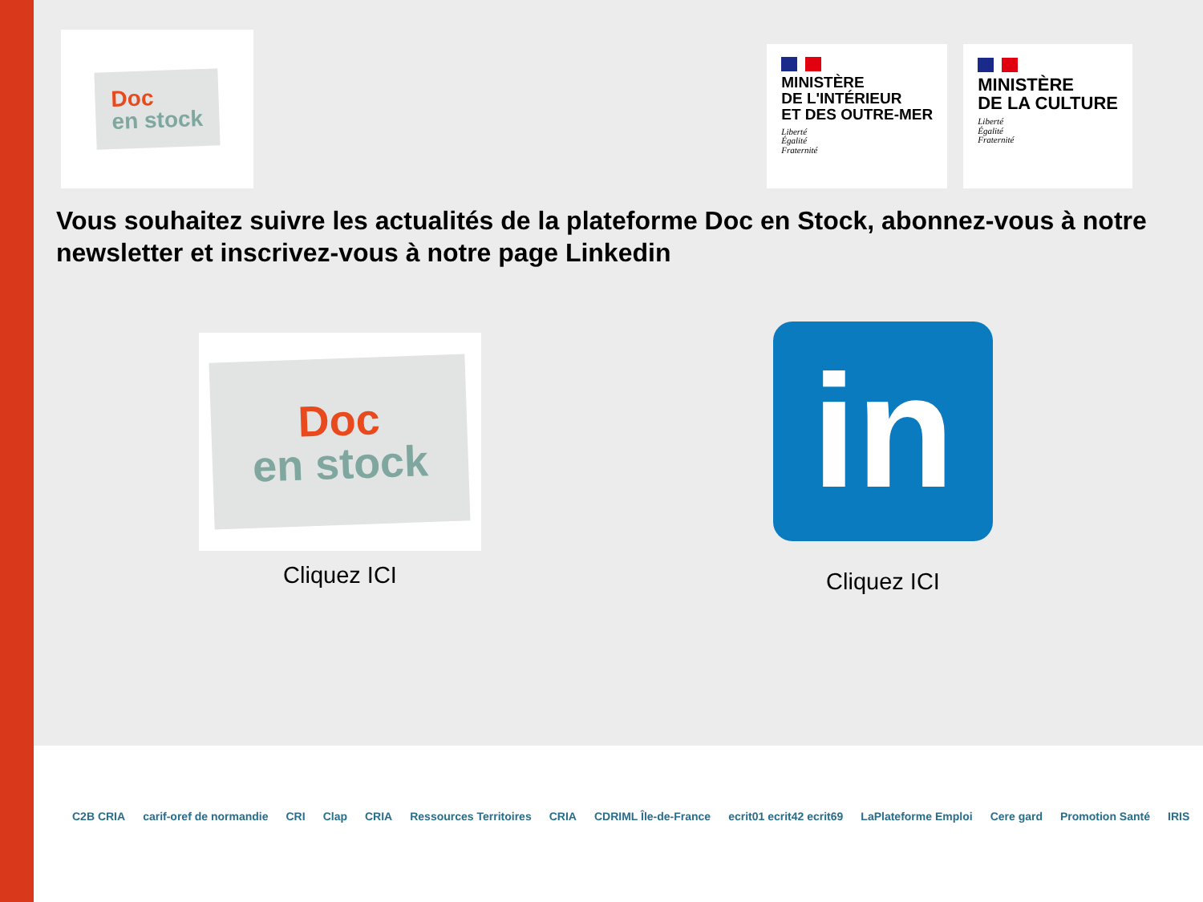Doc
en stock
MINISTÈRE
DE L'INTÉRIEUR
ET DES OUTRE-MER
Liberté
Égalité
Fraternité
MINISTÈRE
DE LA CULTURE
Liberté
Égalité
Fraternité
Vous souhaitez suivre les actualités de la plateforme Doc en Stock, abonnez-vous à notre newsletter et inscrivez-vous à notre page Linkedin
Doc
en stock
Cliquez ICI
in
Cliquez ICI
C2B CRIA carif-oref de normandie CRI Clap CRIA Ressources Territoires CRIA CDRIML Île-de-France ecrit01 ecrit42 ecrit69 LaPlateforme Emploi Cere gard Promotion Santé IRIS